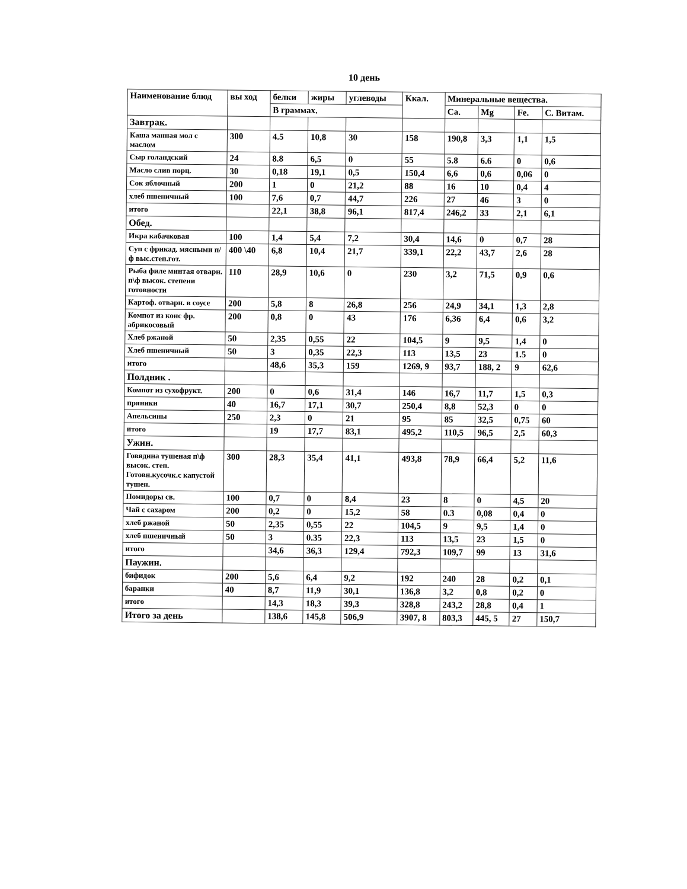10 день
| Наименование блюд | вы ход | белки | жиры | углеводы | Ккал. | Минеральные вещества. | | | |
| --- | --- | --- | --- | --- | --- | --- | --- | --- | --- |
| | | В граммах. | | | | Ca. | Mg | Fe. | C. Витам. |
| Завтрак. | | | | | | | | | |
| Каша манная мол с маслом | 300 | 4.5 | 10,8 | 30 | 158 | 190,8 | 3,3 | 1,1 | 1,5 |
| Сыр голандский | 24 | 8.8 | 6,5 | 0 | 55 | 5.8 | 6.6 | 0 | 0,6 |
| Масло слив порц. | 30 | 0,18 | 19,1 | 0,5 | 150,4 | 6,6 | 0,6 | 0,06 | 0 |
| Сок яблочный | 200 | 1 | 0 | 21,2 | 88 | 16 | 10 | 0,4 | 4 |
| хлеб пшеничный | 100 | 7,6 | 0,7 | 44,7 | 226 | 27 | 46 | 3 | 0 |
| итого | | 22,1 | 38,8 | 96,1 | 817,4 | 246,2 | 33 | 2,1 | 6,1 |
| Обед. | | | | | | | | | |
| Икра кабачковая | 100 | 1,4 | 5,4 | 7,2 | 30,4 | 14,6 | 0 | 0,7 | 28 |
| Суп с фрикад. мясными п/ф выс.степ.гот. | 400 \40 | 6,8 | 10,4 | 21,7 | 339,1 | 22,2 | 43,7 | 2,6 | 28 |
| Рыба филе минтая отварн. п\ф высок. степени готовности | 110 | 28,9 | 10,6 | 0 | 230 | 3,2 | 71,5 | 0,9 | 0,6 |
| Картоф. отварн. в соусе | 200 | 5,8 | 8 | 26,8 | 256 | 24,9 | 34,1 | 1,3 | 2,8 |
| Компот из конс фр. абрикосовый | 200 | 0,8 | 0 | 43 | 176 | 6,36 | 6,4 | 0,6 | 3,2 |
| Хлеб ржаной | 50 | 2,35 | 0,55 | 22 | 104,5 | 9 | 9,5 | 1,4 | 0 |
| Хлеб пшеничный | 50 | 3 | 0,35 | 22,3 | 113 | 13,5 | 23 | 1.5 | 0 |
| итого | | 48,6 | 35,3 | 159 | 1269, 9 | 93,7 | 188, 2 | 9 | 62,6 |
| Полдник . | | | | | | | | | |
| Компот из сухофрукт. | 200 | 0 | 0,6 | 31,4 | 146 | 16,7 | 11,7 | 1,5 | 0,3 |
| пряники | 40 | 16,7 | 17,1 | 30,7 | 250,4 | 8,8 | 52,3 | 0 | 0 |
| Апельсины | 250 | 2,3 | 0 | 21 | 95 | 85 | 32,5 | 0,75 | 60 |
| итого | | 19 | 17,7 | 83,1 | 495,2 | 110,5 | 96,5 | 2,5 | 60,3 |
| Ужин. | | | | | | | | | |
| Говядина тушеная п\ф высок. степ. Готовн.кусочк.с капустой тушен. | 300 | 28,3 | 35,4 | 41,1 | 493,8 | 78,9 | 66,4 | 5,2 | 11,6 |
| Помидоры св. | 100 | 0,7 | 0 | 8,4 | 23 | 8 | 0 | 4,5 | 20 |
| Чай с сахаром | 200 | 0,2 | 0 | 15,2 | 58 | 0.3 | 0,08 | 0,4 | 0 |
| хлеб ржаной | 50 | 2,35 | 0,55 | 22 | 104,5 | 9 | 9,5 | 1,4 | 0 |
| хлеб пшеничный | 50 | 3 | 0.35 | 22,3 | 113 | 13,5 | 23 | 1,5 | 0 |
| итого | | 34,6 | 36,3 | 129,4 | 792,3 | 109,7 | 99 | 13 | 31,6 |
| Паужин. | | | | | | | | | |
| бифидок | 200 | 5,6 | 6,4 | 9,2 | 192 | 240 | 28 | 0,2 | 0,1 |
| баранки | 40 | 8,7 | 11,9 | 30,1 | 136,8 | 3,2 | 0,8 | 0,2 | 0 |
| итого | | 14,3 | 18,3 | 39,3 | 328,8 | 243,2 | 28,8 | 0,4 | 1 |
| Итого за день | | 138,6 | 145,8 | 506,9 | 3907, 8 | 803,3 | 445, 5 | 27 | 150,7 |